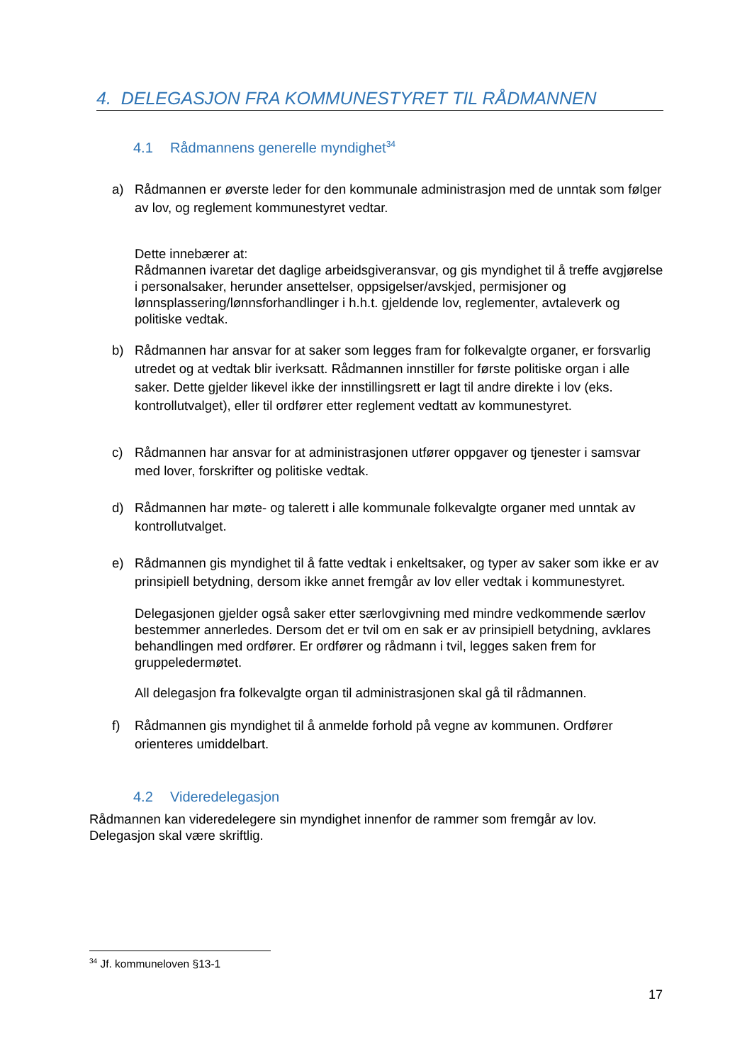4. DELEGASJON FRA KOMMUNESTYRET TIL RÅDMANNEN
4.1 Rådmannens generelle myndighet<sup>34</sup>
a) Rådmannen er øverste leder for den kommunale administrasjon med de unntak som følger av lov, og reglement kommunestyret vedtar.
Dette innebærer at:
Rådmannen ivaretar det daglige arbeidsgiveransvar, og gis myndighet til å treffe avgjørelse i personalsaker, herunder ansettelser, oppsigelser/avskjed, permisjoner og lønnsplassering/lønnsforhandlinger i h.h.t. gjeldende lov, reglementer, avtaleverk og politiske vedtak.
b) Rådmannen har ansvar for at saker som legges fram for folkevalgte organer, er forsvarlig utredet og at vedtak blir iverksatt. Rådmannen innstiller for første politiske organ i alle saker. Dette gjelder likevel ikke der innstillingsrett er lagt til andre direkte i lov (eks. kontrollutvalget), eller til ordfører etter reglement vedtatt av kommunestyret.
c) Rådmannen har ansvar for at administrasjonen utfører oppgaver og tjenester i samsvar med lover, forskrifter og politiske vedtak.
d) Rådmannen har møte- og talerett i alle kommunale folkevalgte organer med unntak av kontrollutvalget.
e) Rådmannen gis myndighet til å fatte vedtak i enkeltsaker, og typer av saker som ikke er av prinsipiell betydning, dersom ikke annet fremgår av lov eller vedtak i kommunestyret.
Delegasjonen gjelder også saker etter særlovgivning med mindre vedkommende særlov bestemmer annerledes. Dersom det er tvil om en sak er av prinsipiell betydning, avklares behandlingen med ordfører. Er ordfører og rådmann i tvil, legges saken frem for gruppeledermøtet.
All delegasjon fra folkevalgte organ til administrasjonen skal gå til rådmannen.
f) Rådmannen gis myndighet til å anmelde forhold på vegne av kommunen. Ordfører orienteres umiddelbart.
4.2 Videredelegasjon
Rådmannen kan videredelegere sin myndighet innenfor de rammer som fremgår av lov. Delegasjon skal være skriftlig.
<sup>34</sup> Jf. kommuneloven §13-1
17